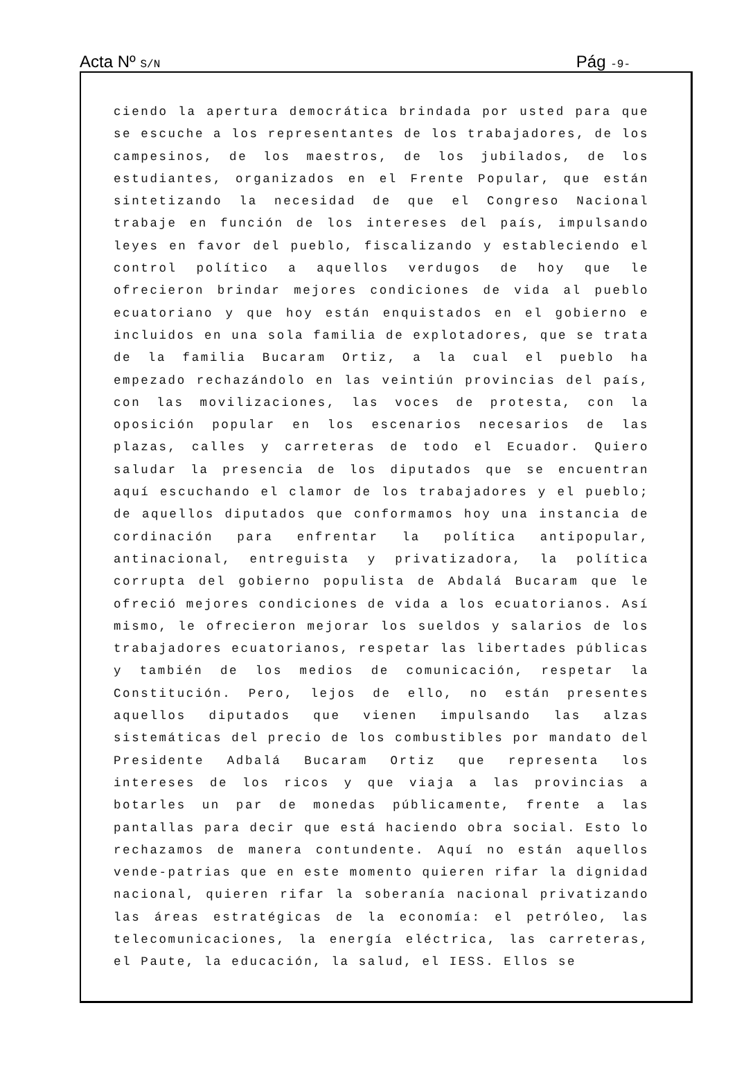Acta Nº S/N Pág -9-
ciendo la apertura democrática brindada por usted para que se escuche a los representantes de los trabajadores, de los campesinos, de los maestros, de los jubilados, de los estudiantes, organizados en el Frente Popular, que están sintetizando la necesidad de que el Congreso Nacional trabaje en función de los intereses del país, impulsando leyes en favor del pueblo, fiscalizando y estableciendo el control político a aquellos verdugos de hoy que le ofrecieron brindar mejores condiciones de vida al pueblo ecuatoriano y que hoy están enquistados en el gobierno e incluidos en una sola familia de explotadores, que se trata de la familia Bucaram Ortiz, a la cual el pueblo ha empezado rechazándolo en las veintiún provincias del país, con las movilizaciones, las voces de protesta, con la oposición popular en los escenarios necesarios de las plazas, calles y carreteras de todo el Ecuador. Quiero saludar la presencia de los diputados que se encuentran aquí escuchando el clamor de los trabajadores y el pueblo; de aquellos diputados que conformamos hoy una instancia de cordinación para enfrentar la política antipopular, antinacional, entreguista y privatizadora, la política corrupta del gobierno populista de Abdalá Bucaram que le ofreció mejores condiciones de vida a los ecuatorianos. Así mismo, le ofrecieron mejorar los sueldos y salarios de los trabajadores ecuatorianos, respetar las libertades públicas y también de los medios de comunicación, respetar la Constitución. Pero, lejos de ello, no están presentes aquellos diputados que vienen impulsando las alzas sistemáticas del precio de los combustibles por mandato del Presidente Adbalá Bucaram Ortiz que representa los intereses de los ricos y que viaja a las provincias a botarles un par de monedas públicamente, frente a las pantallas para decir que está haciendo obra social. Esto lo rechazamos de manera contundente. Aquí no están aquellos vende-patrias que en este momento quieren rifar la dignidad nacional, quieren rifar la soberanía nacional privatizando las áreas estratégicas de la economía: el petróleo, las telecomunicaciones, la energía eléctrica, las carreteras, el Paute, la educación, la salud, el IESS. Ellos se